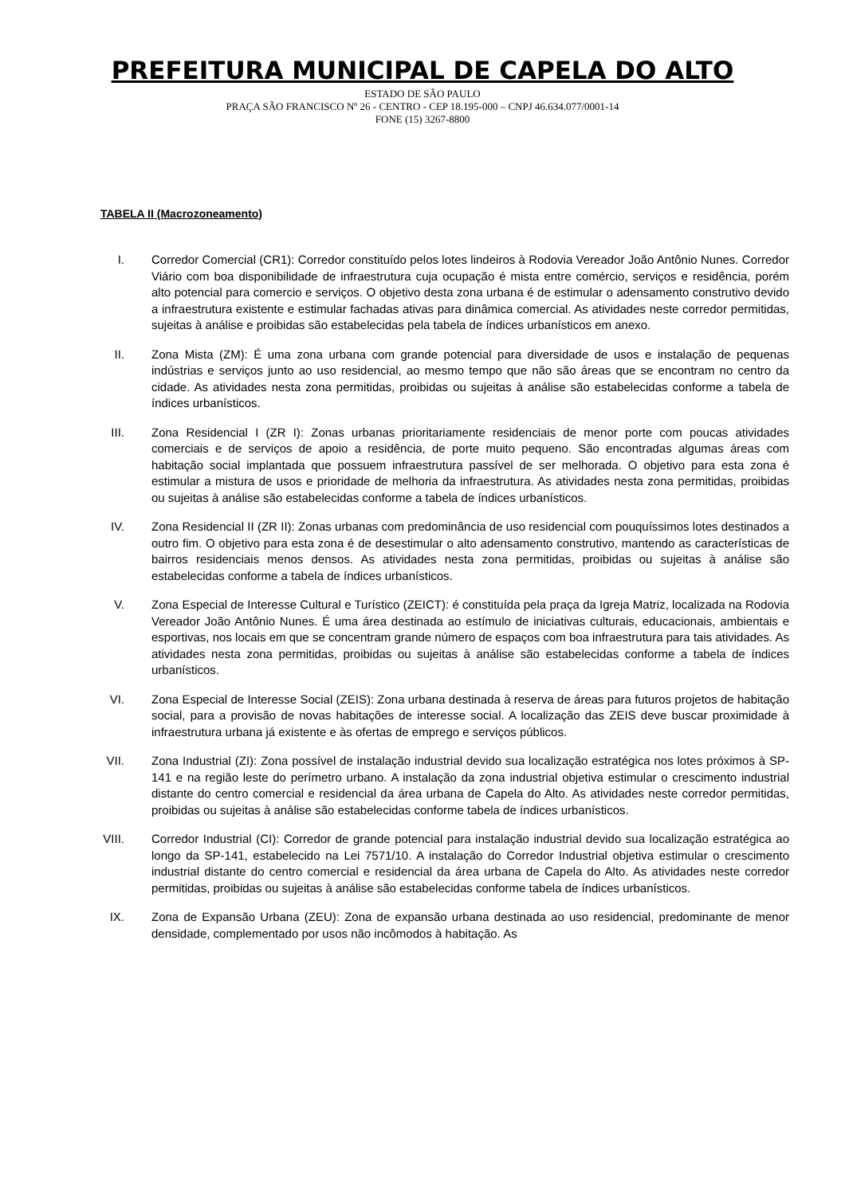PREFEITURA MUNICIPAL DE CAPELA DO ALTO
ESTADO DE SÃO PAULO
PRAÇA SÃO FRANCISCO Nº 26 - CENTRO - CEP 18.195-000 – CNPJ 46.634.077/0001-14
FONE (15) 3267-8800
TABELA II (Macrozoneamento)
I. Corredor Comercial (CR1): Corredor constituído pelos lotes lindeiros à Rodovia Vereador João Antônio Nunes. Corredor Viário com boa disponibilidade de infraestrutura cuja ocupação é mista entre comércio, serviços e residência, porém alto potencial para comercio e serviços. O objetivo desta zona urbana é de estimular o adensamento construtivo devido a infraestrutura existente e estimular fachadas ativas para dinâmica comercial. As atividades neste corredor permitidas, sujeitas à análise e proibidas são estabelecidas pela tabela de índices urbanísticos em anexo.
II. Zona Mista (ZM): É uma zona urbana com grande potencial para diversidade de usos e instalação de pequenas indústrias e serviços junto ao uso residencial, ao mesmo tempo que não são áreas que se encontram no centro da cidade. As atividades nesta zona permitidas, proibidas ou sujeitas à análise são estabelecidas conforme a tabela de índices urbanísticos.
III.
Zona Residencial I (ZR I): Zonas urbanas prioritariamente residenciais de menor porte com poucas atividades comerciais e de serviços de apoio a residência, de porte muito pequeno. São encontradas algumas áreas com habitação social implantada que possuem infraestrutura passível de ser melhorada. O objetivo para esta zona é estimular a mistura de usos e prioridade de melhoria da infraestrutura. As atividades nesta zona permitidas, proibidas ou sujeitas à análise são estabelecidas conforme a tabela de índices urbanísticos.
IV. Zona Residencial II (ZR II): Zonas urbanas com predominância de uso residencial com pouquíssimos lotes destinados a outro fim. O objetivo para esta zona é de desestimular o alto adensamento construtivo, mantendo as características de bairros residenciais menos densos. As atividades nesta zona permitidas, proibidas ou sujeitas à análise são estabelecidas conforme a tabela de índices urbanísticos.
V. Zona Especial de Interesse Cultural e Turístico (ZEICT): é constituída pela praça da Igreja Matriz, localizada na Rodovia Vereador João Antônio Nunes. É uma área destinada ao estímulo de iniciativas culturais, educacionais, ambientais e esportivas, nos locais em que se concentram grande número de espaços com boa infraestrutura para tais atividades. As atividades nesta zona permitidas, proibidas ou sujeitas à análise são estabelecidas conforme a tabela de índices urbanísticos.
VI. Zona Especial de Interesse Social (ZEIS): Zona urbana destinada à reserva de áreas para futuros projetos de habitação social, para a provisão de novas habitações de interesse social. A localização das ZEIS deve buscar proximidade à infraestrutura urbana já existente e às ofertas de emprego e serviços públicos.
VII.
Zona Industrial (ZI): Zona possível de instalação industrial devido sua localização estratégica nos lotes próximos à SP-141 e na região leste do perímetro urbano. A instalação da zona industrial objetiva estimular o crescimento industrial distante do centro comercial e residencial da área urbana de Capela do Alto. As atividades neste corredor permitidas, proibidas ou sujeitas à análise são estabelecidas conforme tabela de índices urbanísticos.
VIII.
Corredor Industrial (CI): Corredor de grande potencial para instalação industrial devido sua localização estratégica ao longo da SP-141, estabelecido na Lei 7571/10. A instalação do Corredor Industrial objetiva estimular o crescimento industrial distante do centro comercial e residencial da área urbana de Capela do Alto. As atividades neste corredor permitidas, proibidas ou sujeitas à análise são estabelecidas conforme tabela de índices urbanísticos.
IX. Zona de Expansão Urbana (ZEU): Zona de expansão urbana destinada ao uso residencial, predominante de menor densidade, complementado por usos não incômodos à habitação. As